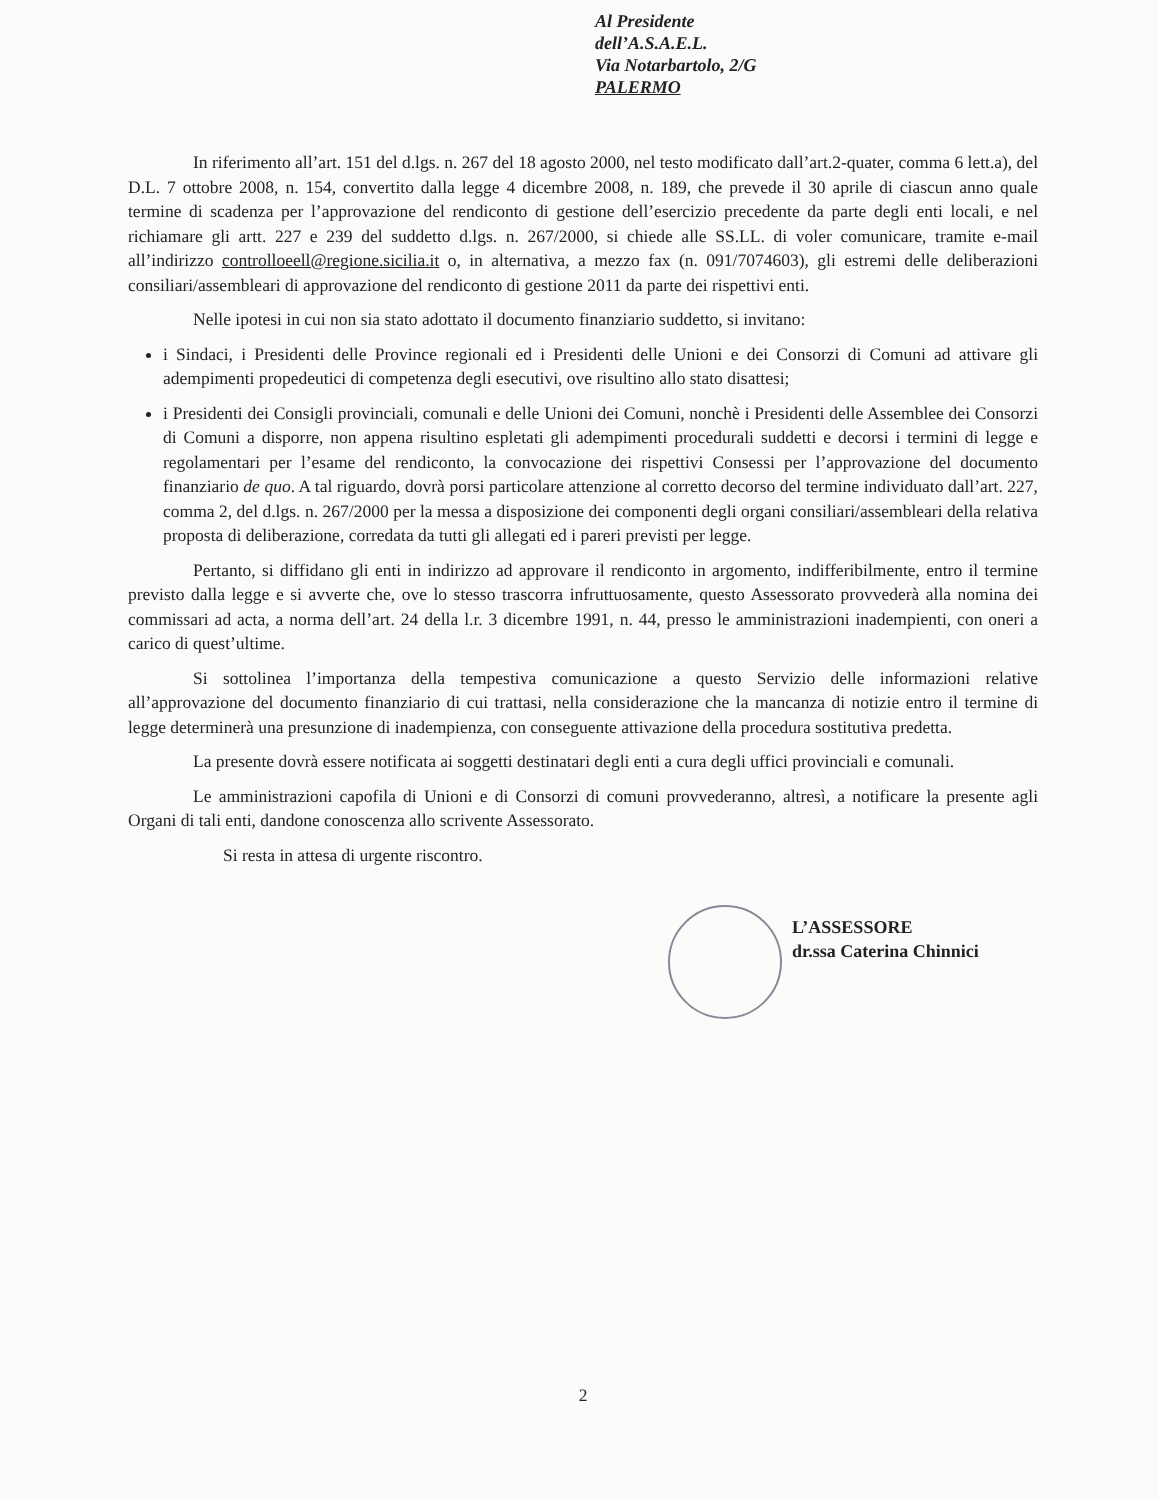Al Presidente
dell’A.S.A.E.L.
Via Notarbartolo, 2/G
PALERMO
In riferimento all’art. 151 del d.lgs. n. 267 del 18 agosto 2000, nel testo modificato dall’art.2-quater, comma 6 lett.a), del D.L. 7 ottobre 2008, n. 154, convertito dalla legge 4 dicembre 2008, n. 189, che prevede il 30 aprile di ciascun anno quale termine di scadenza per l’approvazione del rendiconto di gestione dell’esercizio precedente da parte degli enti locali, e nel richiamare gli artt. 227 e 239 del suddetto d.lgs. n. 267/2000, si chiede alle SS.LL. di voler comunicare, tramite e-mail all’indirizzo controlloeell@regione.sicilia.it o, in alternativa, a mezzo fax (n. 091/7074603), gli estremi delle deliberazioni consiliari/assembleari di approvazione del rendiconto di gestione 2011 da parte dei rispettivi enti.
Nelle ipotesi in cui non sia stato adottato il documento finanziario suddetto, si invitano:
i Sindaci, i Presidenti delle Province regionali ed i Presidenti delle Unioni e dei Consorzi di Comuni ad attivare gli adempimenti propedeutici di competenza degli esecutivi, ove risultino allo stato disattesi;
i Presidenti dei Consigli provinciali, comunali e delle Unioni dei Comuni, nonchè i Presidenti delle Assemblee dei Consorzi di Comuni a disporre, non appena risultino espletati gli adempimenti procedurali suddetti e decorsi i termini di legge e regolamentari per l’esame del rendiconto, la convocazione dei rispettivi Consessi per l’approvazione del documento finanziario de quo. A tal riguardo, dovrà porsi particolare attenzione al corretto decorso del termine individuato dall’art. 227, comma 2, del d.lgs. n. 267/2000 per la messa a disposizione dei componenti degli organi consiliari/assembleari della relativa proposta di deliberazione, corredata da tutti gli allegati ed i pareri previsti per legge.
Pertanto, si diffidano gli enti in indirizzo ad approvare il rendiconto in argomento, indifferibilmente, entro il termine previsto dalla legge e si avverte che, ove lo stesso trascorra infruttuosamente, questo Assessorato provvederà alla nomina dei commissari ad acta, a norma dell’art. 24 della l.r. 3 dicembre 1991, n. 44, presso le amministrazioni inadempienti, con oneri a carico di quest’ultime.
Si sottolinea l’importanza della tempestiva comunicazione a questo Servizio delle informazioni relative all’approvazione del documento finanziario di cui trattasi, nella considerazione che la mancanza di notizie entro il termine di legge determinerà una presunzione di inadempienza, con conseguente attivazione della procedura sostitutiva predetta.
La presente dovrà essere notificata ai soggetti destinatari degli enti a cura degli uffici provinciali e comunali.
Le amministrazioni capofila di Unioni e di Consorzi di comuni provvederanno, altresì, a notificare la presente agli Organi di tali enti, dandone conoscenza allo scrivente Assessorato.
Si resta in attesa di urgente riscontro.
L’ASSESSORE
dr.ssa Caterina Chinnici
2